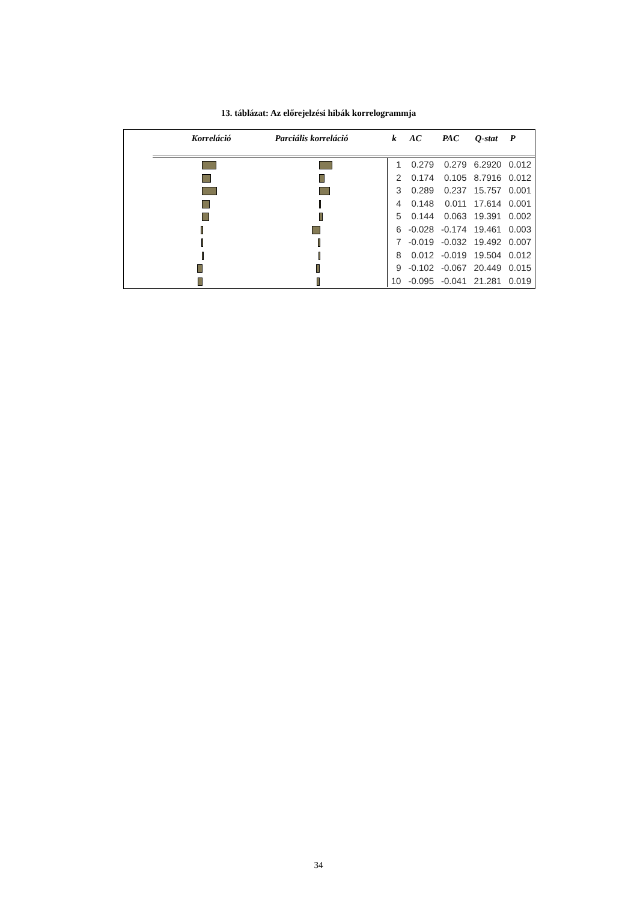13. táblázat: Az előrejelzési hibák korrelogrammja
| Korreláció | Parciális korreláció | k | AC | PAC | Q-stat | P |
| --- | --- | --- | --- | --- | --- | --- |
| | | 1 | 0.279 | 0.279 | 6.2920 | 0.012 |
| | | 2 | 0.174 | 0.105 | 8.7916 | 0.012 |
| | | 3 | 0.289 | 0.237 | 15.757 | 0.001 |
| | | 4 | 0.148 | 0.011 | 17.614 | 0.001 |
| | | 5 | 0.144 | 0.063 | 19.391 | 0.002 |
| | | 6 | -0.028 | -0.174 | 19.461 | 0.003 |
| | | 7 | -0.019 | -0.032 | 19.492 | 0.007 |
| | | 8 | 0.012 | -0.019 | 19.504 | 0.012 |
| | | 9 | -0.102 | -0.067 | 20.449 | 0.015 |
| | | 10 | -0.095 | -0.041 | 21.281 | 0.019 |
34